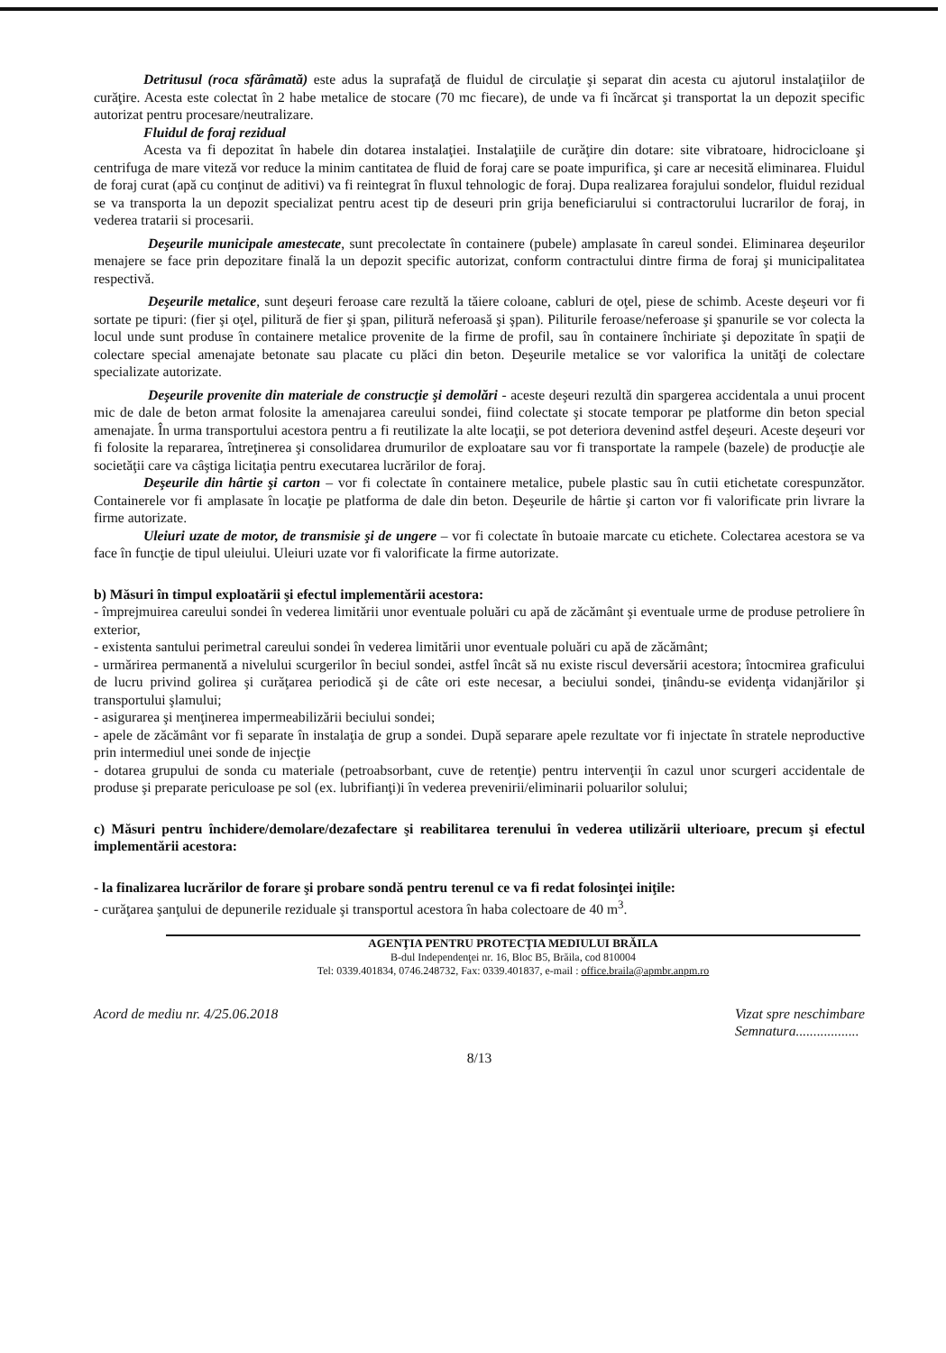Detritusul (roca sfărâmată) este adus la suprafaţă de fluidul de circulaţie şi separat din acesta cu ajutorul instalaţiilor de curăţire. Acesta este colectat în 2 habe metalice de stocare (70 mc fiecare), de unde va fi încărcat şi transportat la un depozit specific autorizat pentru procesare/neutralizare.
Fluidul de foraj rezidual
Acesta va fi depozitat în habele din dotarea instalaţiei. Instalaţiile de curăţire din dotare: site vibratoare, hidrocicloane şi centrifuga de mare viteză vor reduce la minim cantitatea de fluid de foraj care se poate impurifica, şi care ar necesită eliminarea. Fluidul de foraj curat (apă cu conţinut de aditivi) va fi reintegrat în fluxul tehnologic de foraj. Dupa realizarea forajului sondelor, fluidul rezidual se va transporta la un depozit specializat pentru acest tip de deseuri prin grija beneficiarului si contractorului lucrarilor de foraj, in vederea tratarii si procesarii.
Deşeurile municipale amestecate, sunt precolectate în containere (pubele) amplasate în careul sondei. Eliminarea deşeurilor menajere se face prin depozitare finală la un depozit specific autorizat, conform contractului dintre firma de foraj şi municipalitatea respectivă.
Deşeurile metalice, sunt deşeuri feroase care rezultă la tăiere coloane, cabluri de oţel, piese de schimb. Aceste deşeuri vor fi sortate pe tipuri: (fier şi oţel, pilitură de fier şi şpan, pilitură neferoasă şi şpan). Piliturile feroase/neferoase şi şpanurile se vor colecta la locul unde sunt produse în containere metalice provenite de la firme de profil, sau în containere închiriate şi depozitate în spaţii de colectare special amenajate betonate sau placate cu plăci din beton. Deşeurile metalice se vor valorifica la unităţi de colectare specializate autorizate.
Deşeurile provenite din materiale de construcţie şi demolări - aceste deşeuri rezultă din spargerea accidentala a unui procent mic de dale de beton armat folosite la amenajarea careului sondei, fiind colectate şi stocate temporar pe platforme din beton special amenajate. În urma transportului acestora pentru a fi reutilizate la alte locaţii, se pot deteriora devenind astfel deşeuri. Aceste deşeuri vor fi folosite la repararea, întreţinerea şi consolidarea drumurilor de exploatare sau vor fi transportate la rampele (bazele) de producţie ale societăţii care va câştiga licitaţia pentru executarea lucrărilor de foraj.
Deşeurile din hârtie şi carton – vor fi colectate în containere metalice, pubele plastic sau în cutii etichetate corespunzător. Containerele vor fi amplasate în locaţie pe platforma de dale din beton. Deşeurile de hârtie şi carton vor fi valorificate prin livrare la firme autorizate.
Uleiuri uzate de motor, de transmisie şi de ungere – vor fi colectate în butoaie marcate cu etichete. Colectarea acestora se va face în funcţie de tipul uleiului. Uleiuri uzate vor fi valorificate la firme autorizate.
b) Măsuri în timpul exploatării şi efectul implementării acestora:
- împrejmuirea careului sondei în vederea limitării unor eventuale poluări cu apă de zăcământ şi eventuale urme de produse petroliere în exterior,
- existenta santului perimetral careului sondei în vederea limitării unor eventuale poluări cu apă de zăcământ;
- urmărirea permanentă a nivelului scurgerilor în beciul sondei, astfel încât să nu existe riscul deversării acestora; întocmirea graficului de lucru privind golirea şi curăţarea periodică şi de câte ori este necesar, a beciului sondei, ţinându-se evidenţa vidanjărilor şi transportului şlamului;
- asigurarea şi menţinerea impermeabilizării beciului sondei;
- apele de zăcământ vor fi separate în instalaţia de grup a sondei. După separare apele rezultate vor fi injectate în stratele neproductive prin intermediul unei sonde de injecţie
- dotarea grupului de sonda cu materiale (petroabsorbant, cuve de retenţie) pentru intervenţii în cazul unor scurgeri accidentale de produse şi preparate periculoase pe sol (ex. lubrifianţi)i în vederea prevenirii/eliminarii poluarilor solului;
c) Măsuri pentru închidere/demolare/dezafectare şi reabilitarea terenului în vederea utilizării ulterioare, precum şi efectul implementării acestora:
- la finalizarea lucrărilor de forare şi probare sondă pentru terenul ce va fi redat folosinţei iniţile:
- curăţarea şanţului de depunerile reziduale şi transportul acestora în haba colectoare de 40 m<sup>3</sup>.
AGENŢIA PENTRU PROTECŢIA MEDIULUI BRĂILA
B-dul Independenţei nr. 16, Bloc B5, Brăila, cod 810004
Tel: 0339.401834, 0746.248732, Fax: 0339.401837, e-mail : office.braila@apmbr.anpm.ro
Acord de mediu nr. 4/25.06.2018 Vizat spre neschimbare
Semnatura..................
8/13